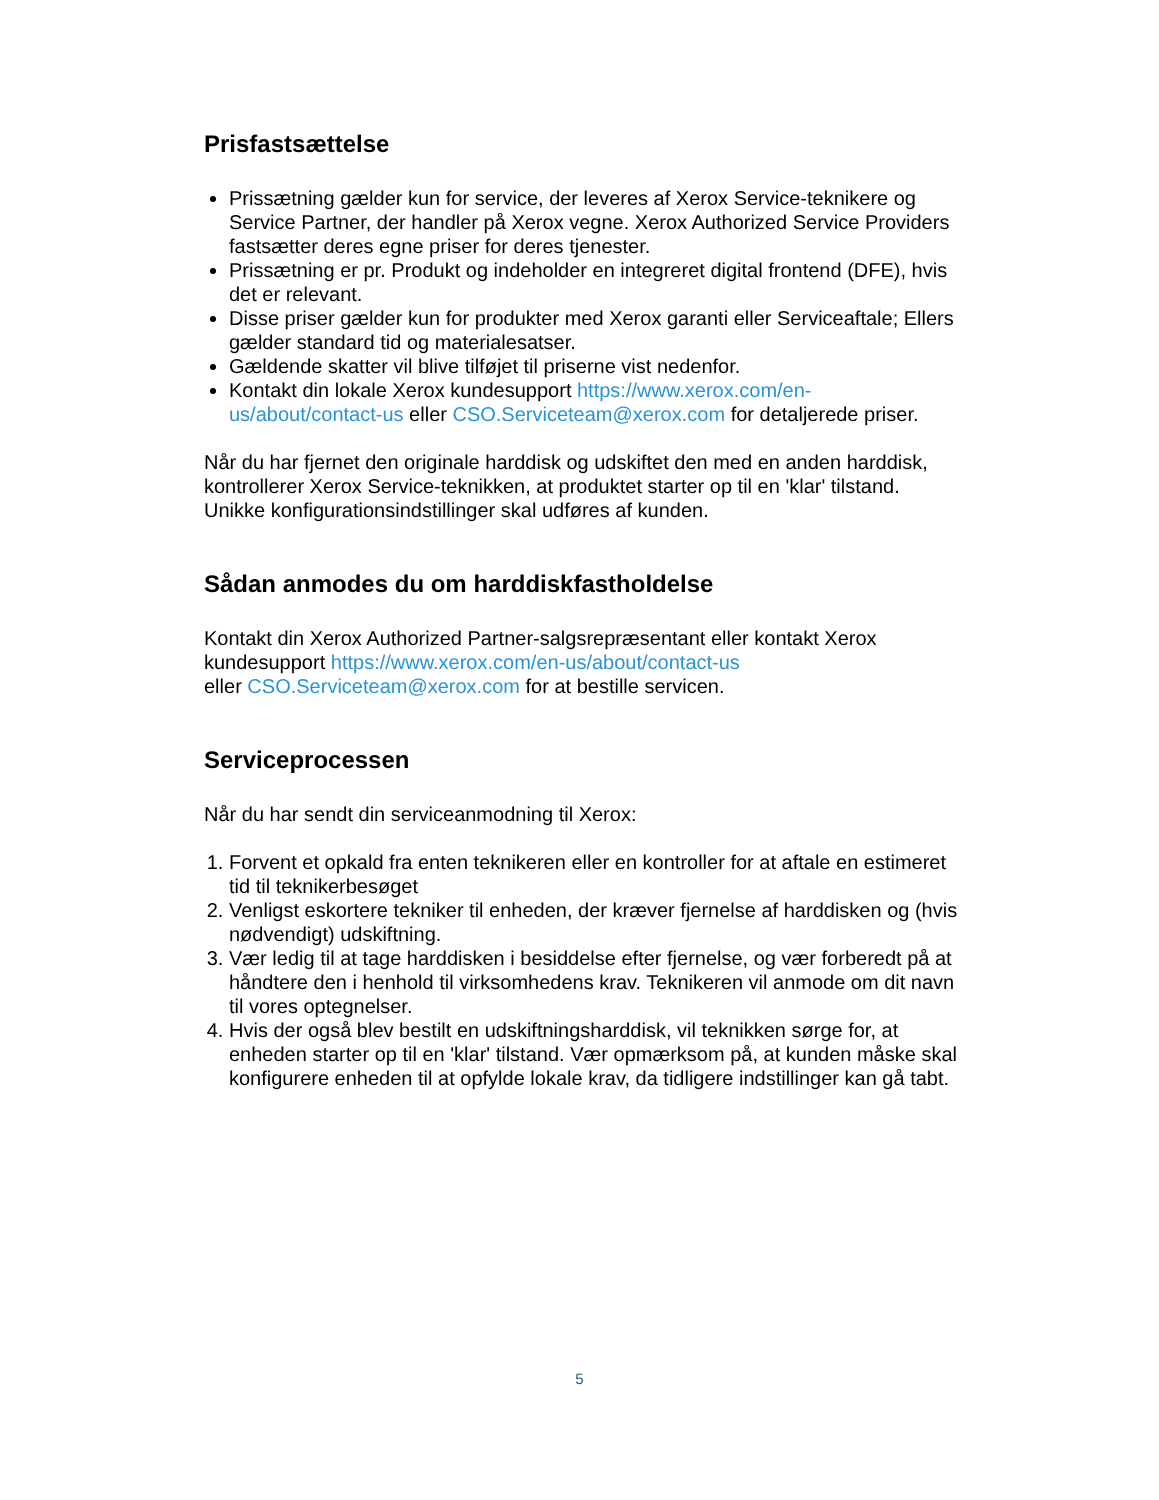Prisfastsættelse
Prissætning gælder kun for service, der leveres af Xerox Service-teknikere og Service Partner, der handler på Xerox vegne. Xerox Authorized Service Providers fastsætter deres egne priser for deres tjenester.
Prissætning er pr. Produkt og indeholder en integreret digital frontend (DFE), hvis det er relevant.
Disse priser gælder kun for produkter med Xerox garanti eller Serviceaftale; Ellers gælder standard tid og materialesatser.
Gældende skatter vil blive tilføjet til priserne vist nedenfor.
Kontakt din lokale Xerox kundesupport https://www.xerox.com/en-us/about/contact-us eller CSO.Serviceteam@xerox.com for detaljerede priser.
Når du har fjernet den originale harddisk og udskiftet den med en anden harddisk, kontrollerer Xerox Service-teknikken, at produktet starter op til en 'klar' tilstand. Unikke konfigurationsindstillinger skal udføres af kunden.
Sådan anmodes du om harddiskfastholdelse
Kontakt din Xerox Authorized Partner-salgsrepræsentant eller kontakt Xerox kundesupport https://www.xerox.com/en-us/about/contact-us
eller CSO.Serviceteam@xerox.com for at bestille servicen.
Serviceprocessen
Når du har sendt din serviceanmodning til Xerox:
1. Forvent et opkald fra enten teknikeren eller en kontroller for at aftale en estimeret tid til teknikerbesøget
2. Venligst eskortere tekniker til enheden, der kræver fjernelse af harddisken og (hvis nødvendigt) udskiftning.
3. Vær ledig til at tage harddisken i besiddelse efter fjernelse, og vær forberedt på at håndtere den i henhold til virksomhedens krav. Teknikeren vil anmode om dit navn til vores optegnelser.
4. Hvis der også blev bestilt en udskiftningsharddisk, vil teknikken sørge for, at enheden starter op til en 'klar' tilstand. Vær opmærksom på, at kunden måske skal konfigurere enheden til at opfylde lokale krav, da tidligere indstillinger kan gå tabt.
5